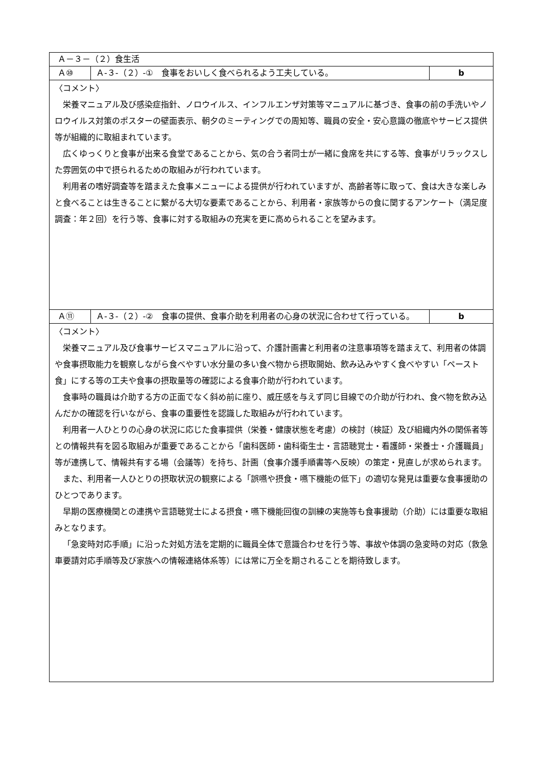| Ａ－３－（２）食生活 | | |
| Ａ⑩ | Ａ-３-（２）-① 食事をおいしく食べられるよう工夫している。 | b |
| 〈コメント〉 栄養マニュアル及び感染症指針、ノロウイルス、インフルエンザ対策等マニュアルに基づき、食事の前の手洗いやノロウイルス対策のポスターの壁面表示、朝夕のミーティングでの周知等、職員の安全・安心意識の徹底やサービス提供等が組織的に取組まれています。 広くゆっくりと食事が出来る食堂であることから、気の合う者同士が一緒に食席を共にする等、食事がリラックスした雰囲気の中で摂られるための取組みが行われています。 利用者の嗜好調査等を踏まえた食事メニューによる提供が行われていますが、高齢者等に取って、食は大きな楽しみと食べることは生きることに繋がる大切な要素であることから、利用者・家族等からの食に関するアンケート（満足度調査：年２回）を行う等、食事に対する取組みの充実を更に高められることを望みます。 | | |
| Ａ⑪ | Ａ-３-（２）-② 食事の提供、食事介助を利用者の心身の状況に合わせて行っている。 | b |
| 〈コメント〉 栄養マニュアル及び食事サービスマニュアルに沿って、介護計画書と利用者の注意事項等を踏まえて、利用者の体調や食事摂取能力を観察しながら食べやすい水分量の多い食べ物から摂取開始、飲み込みやすく食べやすい「ペースト食」にする等の工夫や食事の摂取量等の確認による食事介助が行われています。 食事時の職員は介助する方の正面でなく斜め前に座り、威圧感を与えず同じ目線での介助が行われ、食べ物を飲み込んだかの確認を行いながら、食事の重要性を認識した取組みが行われています。 利用者一人ひとりの心身の状況に応じた食事提供（栄養・健康状態を考慮）の検討（検証）及び組織内外の関係者等との情報共有を図る取組みが重要であることから「歯科医師・歯科衛生士・言語聴覚士・看護師・栄養士・介護職員」等が連携して、情報共有する場（会議等）を持ち、計画（食事介護手順書等へ反映）の策定・見直しが求められます。 また、利用者一人ひとりの摂取状況の観察による「誤嚥や摂食・嚥下機能の低下」の適切な発見は重要な食事援助のひとつであります。 早期の医療機関との連携や言語聴覚士による摂食・嚥下機能回復の訓練の実施等も食事援助（介助）には重要な取組みとなります。 「急変時対応手順」に沿った対処方法を定期的に職員全体で意識合わせを行う等、事故や体調の急変時の対応（救急車要請対応手順等及び家族への情報連絡体系等）には常に万全を期されることを期待致します。 | | |